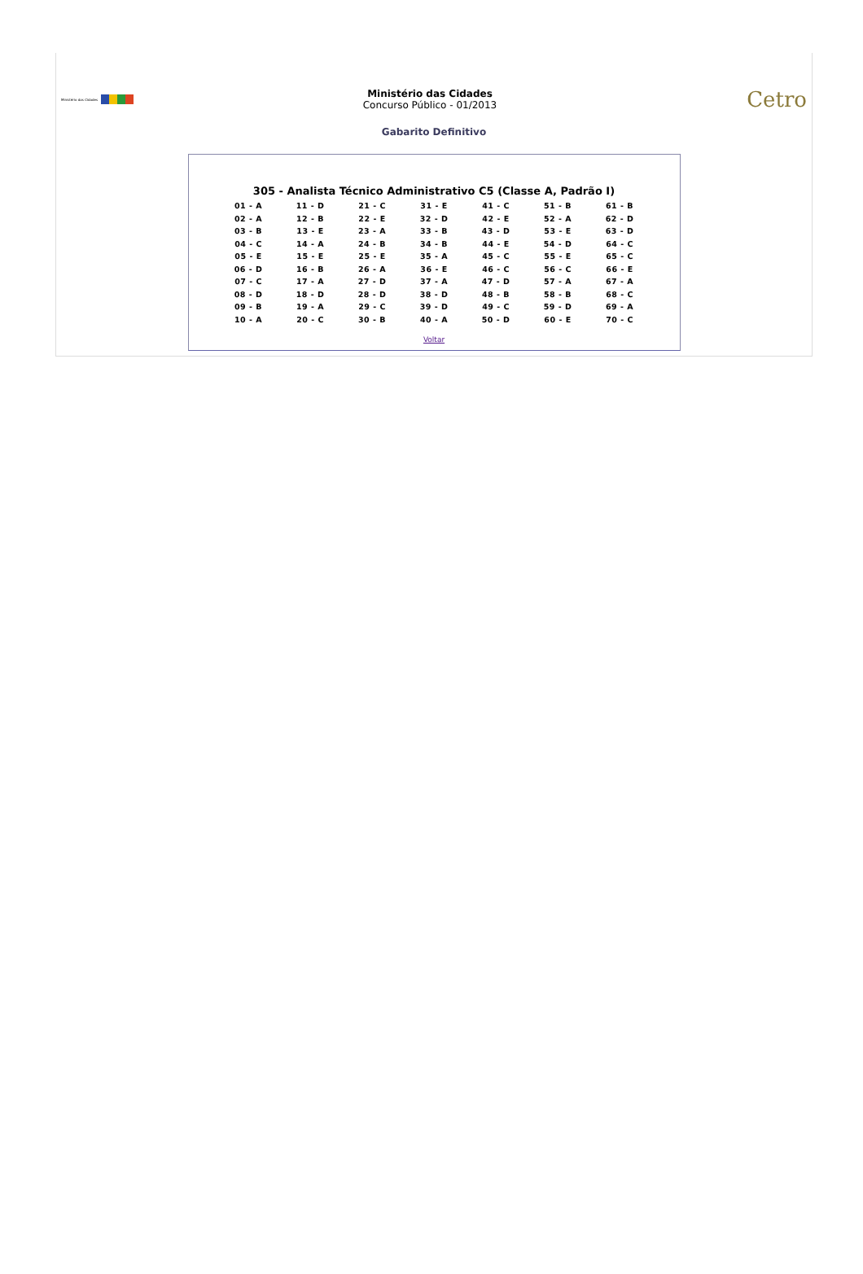Ministério das Cidades
Ministério das Cidades
Concurso Público - 01/2013
Cetro
Gabarito Definitivo
305 - Analista Técnico Administrativo C5 (Classe A, Padrão I)
| 01 - A | 11 - D | 21 - C | 31 - E | 41 - C | 51 - B | 61 - B |
| 02 - A | 12 - B | 22 - E | 32 - D | 42 - E | 52 - A | 62 - D |
| 03 - B | 13 - E | 23 - A | 33 - B | 43 - D | 53 - E | 63 - D |
| 04 - C | 14 - A | 24 - B | 34 - B | 44 - E | 54 - D | 64 - C |
| 05 - E | 15 - E | 25 - E | 35 - A | 45 - C | 55 - E | 65 - C |
| 06 - D | 16 - B | 26 - A | 36 - E | 46 - C | 56 - C | 66 - E |
| 07 - C | 17 - A | 27 - D | 37 - A | 47 - D | 57 - A | 67 - A |
| 08 - D | 18 - D | 28 - D | 38 - D | 48 - B | 58 - B | 68 - C |
| 09 - B | 19 - A | 29 - C | 39 - D | 49 - C | 59 - D | 69 - A |
| 10 - A | 20 - C | 30 - B | 40 - A | 50 - D | 60 - E | 70 - C |
Voltar